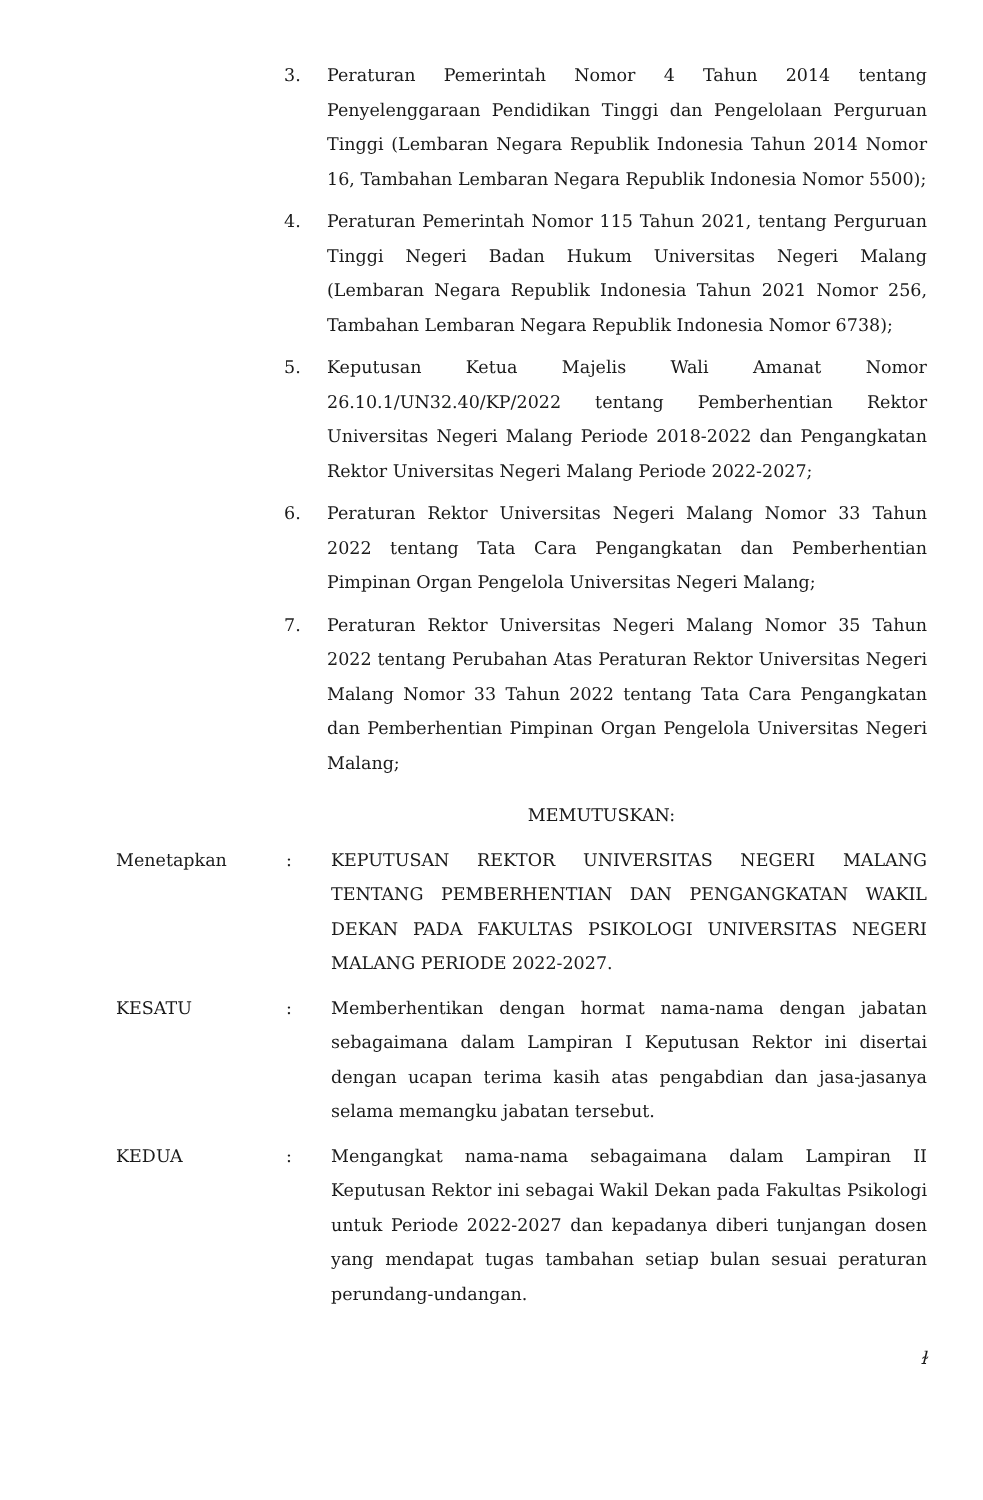3. Peraturan Pemerintah Nomor 4 Tahun 2014 tentang Penyelenggaraan Pendidikan Tinggi dan Pengelolaan Perguruan Tinggi (Lembaran Negara Republik Indonesia Tahun 2014 Nomor 16, Tambahan Lembaran Negara Republik Indonesia Nomor 5500);
4. Peraturan Pemerintah Nomor 115 Tahun 2021, tentang Perguruan Tinggi Negeri Badan Hukum Universitas Negeri Malang (Lembaran Negara Republik Indonesia Tahun 2021 Nomor 256, Tambahan Lembaran Negara Republik Indonesia Nomor 6738);
5. Keputusan Ketua Majelis Wali Amanat Nomor 26.10.1/UN32.40/KP/2022 tentang Pemberhentian Rektor Universitas Negeri Malang Periode 2018-2022 dan Pengangkatan Rektor Universitas Negeri Malang Periode 2022-2027;
6. Peraturan Rektor Universitas Negeri Malang Nomor 33 Tahun 2022 tentang Tata Cara Pengangkatan dan Pemberhentian Pimpinan Organ Pengelola Universitas Negeri Malang;
7. Peraturan Rektor Universitas Negeri Malang Nomor 35 Tahun 2022 tentang Perubahan Atas Peraturan Rektor Universitas Negeri Malang Nomor 33 Tahun 2022 tentang Tata Cara Pengangkatan dan Pemberhentian Pimpinan Organ Pengelola Universitas Negeri Malang;
MEMUTUSKAN:
Menetapkan : KEPUTUSAN REKTOR UNIVERSITAS NEGERI MALANG TENTANG PEMBERHENTIAN DAN PENGANGKATAN WAKIL DEKAN PADA FAKULTAS PSIKOLOGI UNIVERSITAS NEGERI MALANG PERIODE 2022-2027.
KESATU : Memberhentikan dengan hormat nama-nama dengan jabatan sebagaimana dalam Lampiran I Keputusan Rektor ini disertai dengan ucapan terima kasih atas pengabdian dan jasa-jasanya selama memangku jabatan tersebut.
KEDUA : Mengangkat nama-nama sebagaimana dalam Lampiran II Keputusan Rektor ini sebagai Wakil Dekan pada Fakultas Psikologi untuk Periode 2022-2027 dan kepadanya diberi tunjangan dosen yang mendapat tugas tambahan setiap bulan sesuai peraturan perundang-undangan.
ɫ